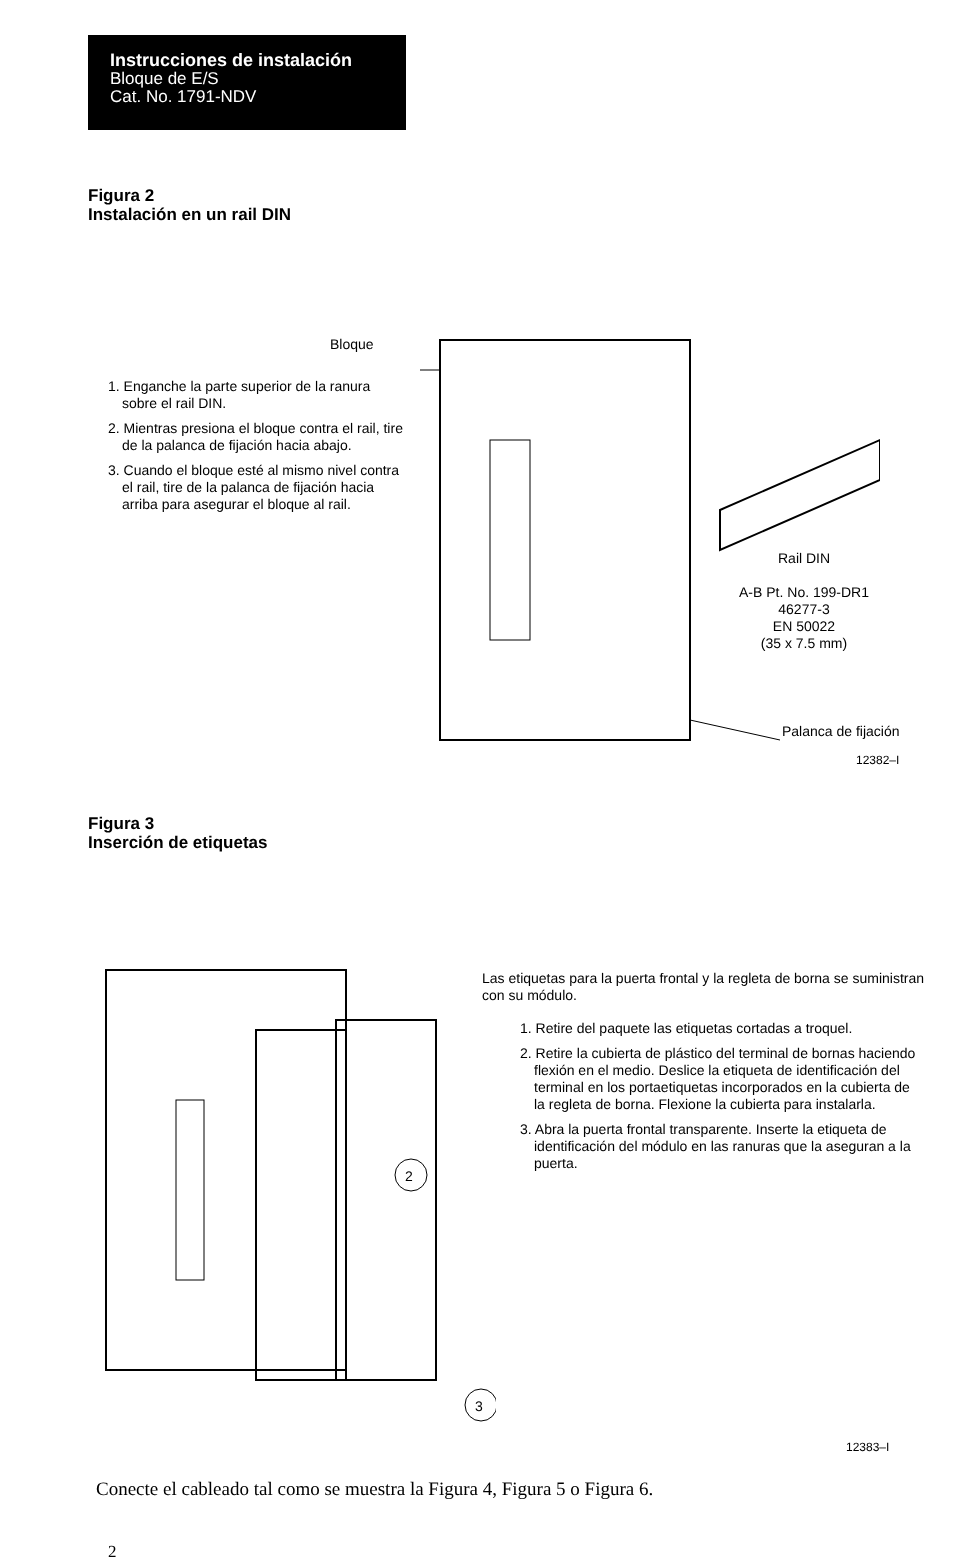Instrucciones de instalación
Bloque de E/S
Cat. No. 1791-NDV
Figura 2
Instalación en un rail DIN
Bloque
1. Enganche la parte superior de la ranura sobre el rail DIN.
2. Mientras presiona el bloque contra el rail, tire de la palanca de fijación hacia abajo.
3. Cuando el bloque esté al mismo nivel contra el rail, tire de la palanca de fijación hacia arriba para asegurar el bloque al rail.
Rail DIN
A-B Pt. No. 199-DR1
46277-3
EN 50022
(35 x 7.5 mm)
Palanca de fijación
12382–I
Figura 3
Inserción de etiquetas
2
3
Las etiquetas para la puerta frontal y la regleta de borna se suministran con su módulo.
1. Retire del paquete las etiquetas cortadas a troquel.
2. Retire la cubierta de plástico del terminal de bornas haciendo flexión en el medio. Deslice la etiqueta de identificación del terminal en los portaetiquetas incorporados en la cubierta de la regleta de borna. Flexione la cubierta para instalarla.
3. Abra la puerta frontal transparente. Inserte la etiqueta de identificación del módulo en las ranuras que la aseguran a la puerta.
12383–I
Conecte el cableado tal como se muestra la Figura 4, Figura 5 o Figura 6.
2